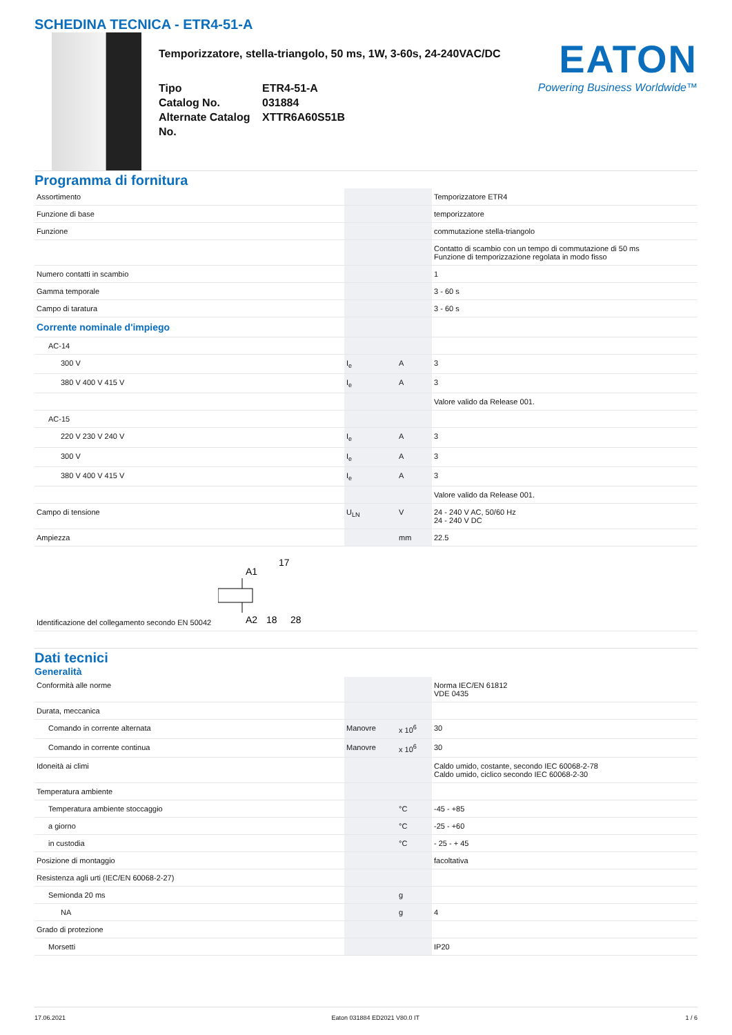SCHEDINA TECNICA - ETR4-51-A
Temporizzatore, stella-triangolo, 50 ms, 1W, 3-60s, 24-240VAC/DC
Tipo ETR4-51-A Catalog No. 031884 Alternate Catalog No. XTTR6A60S51B
EATON
Powering Business Worldwide™
Programma di fornitura
| Assortimento | | | Temporizzatore ETR4 |
| Funzione di base | | | temporizzatore |
| Funzione | | | commutazione stella-triangolo |
| | | | Contatto di scambio con un tempo di commutazione di 50 ms Funzione di temporizzazione regolata in modo fisso |
| Numero contatti in scambio | | | 1 |
| Gamma temporale | | | 3 - 60 s |
| Campo di taratura | | | 3 - 60 s |
| Corrente nominale d'impiego | | | |
| AC-14 | | | |
| 300 V | I<sub>e</sub> | A | 3 |
| 380 V 400 V 415 V | I<sub>e</sub> | A | 3 |
| | | | Valore valido da Release 001. |
| AC-15 | | | |
| 220 V 230 V 240 V | I<sub>e</sub> | A | 3 |
| 300 V | I<sub>e</sub> | A | 3 |
| 380 V 400 V 415 V | I<sub>e</sub> | A | 3 |
| | | | Valore valido da Release 001. |
| Campo di tensione | U<sub>LN</sub> | V | 24 - 240 V AC, 50/60 Hz 24 - 240 V DC |
| Ampiezza | | mm | 22.5 |
| Identificazione del collegamento secondo EN 50042 A1 17 A2 18 28 | | | |
Dati tecnici
Generalità
| Conformità alle norme | | | Norma IEC/EN 61812 VDE 0435 |
| Durata, meccanica | | | |
| Comando in corrente alternata | Manovre | x 10<sup>6</sup> | 30 |
| Comando in corrente continua | Manovre | x 10<sup>6</sup> | 30 |
| Idoneità ai climi | | | Caldo umido, costante, secondo IEC 60068-2-78 Caldo umido, ciclico secondo IEC 60068-2-30 |
| Temperatura ambiente | | | |
| Temperatura ambiente stoccaggio | | °C | -45 - +85 |
| a giorno | | °C | -25 - +60 |
| in custodia | | °C | - 25 - + 45 |
| Posizione di montaggio | | | facoltativa |
| Resistenza agli urti (IEC/EN 60068-2-27) | | | |
| Semionda 20 ms | | g | |
| NA | | g | 4 |
| Grado di protezione | | | |
| Morsetti | | | IP20 |
17.06.2021 Eaton 031884 ED2021 V80.0 IT 1 / 6